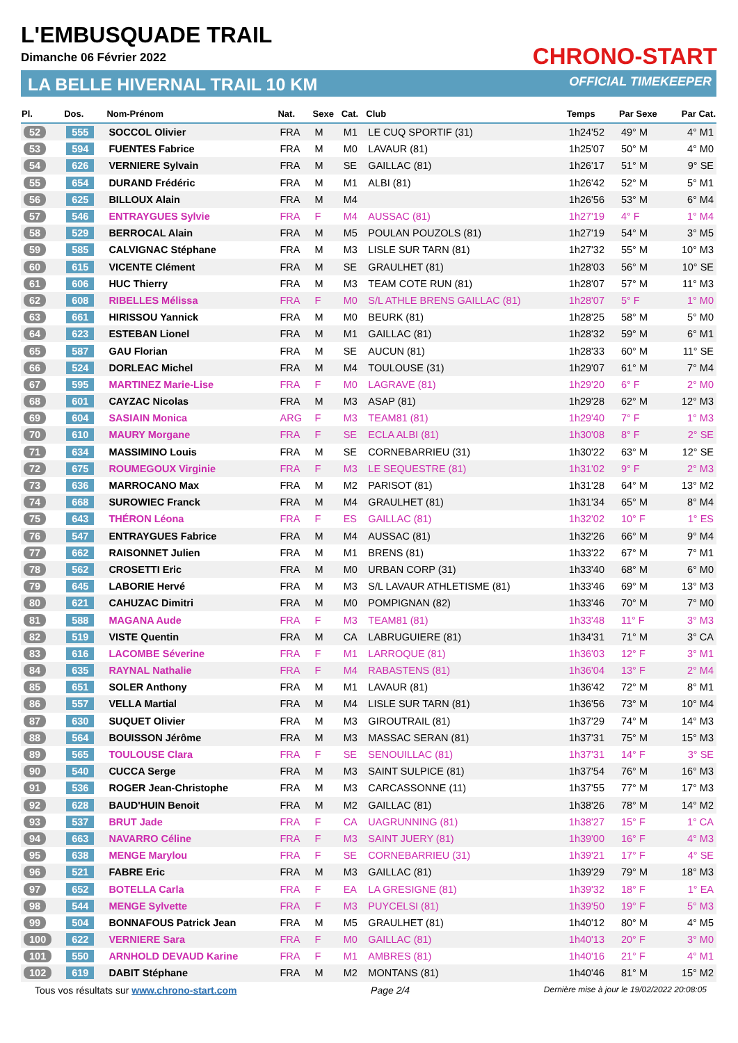L'EMBUSQUADE TRAIL
Dimanche 06 Février 2022
LA BELLE HIVERNAL TRAIL 10 KM
CHRONO-START
OFFICIAL TIMEKEEPER
| Pl. | Dos. | Nom-Prénom | Nat. | Sexe | Cat. | Club | Temps | Par Sexe | Par Cat. |
| --- | --- | --- | --- | --- | --- | --- | --- | --- | --- |
| 52 | 555 | SOCCOL Olivier | FRA | M | M1 | LE CUQ SPORTIF (31) | 1h24'52 | 49° M | 4° M1 |
| 53 | 594 | FUENTES Fabrice | FRA | M | M0 | LAVAUR (81) | 1h25'07 | 50° M | 4° M0 |
| 54 | 626 | VERNIERE Sylvain | FRA | M | SE | GAILLAC (81) | 1h26'17 | 51° M | 9° SE |
| 55 | 654 | DURAND Frédéric | FRA | M | M1 | ALBI (81) | 1h26'42 | 52° M | 5° M1 |
| 56 | 625 | BILLOUX Alain | FRA | M | M4 | | 1h26'56 | 53° M | 6° M4 |
| 57 | 546 | ENTRAYGUES Sylvie | FRA | F | M4 | AUSSAC (81) | 1h27'19 | 4° F | 1° M4 |
| 58 | 529 | BERROCAL Alain | FRA | M | M5 | POULAN POUZOLS (81) | 1h27'19 | 54° M | 3° M5 |
| 59 | 585 | CALVIGNAC Stéphane | FRA | M | M3 | LISLE SUR TARN (81) | 1h27'32 | 55° M | 10° M3 |
| 60 | 615 | VICENTE Clément | FRA | M | SE | GRAULHET (81) | 1h28'03 | 56° M | 10° SE |
| 61 | 606 | HUC Thierry | FRA | M | M3 | TEAM COTE RUN (81) | 1h28'07 | 57° M | 11° M3 |
| 62 | 608 | RIBELLES Mélissa | FRA | F | M0 | S/L ATHLE BRENS GAILLAC (81) | 1h28'07 | 5° F | 1° M0 |
| 63 | 661 | HIRISSOU Yannick | FRA | M | M0 | BEURK (81) | 1h28'25 | 58° M | 5° M0 |
| 64 | 623 | ESTEBAN Lionel | FRA | M | M1 | GAILLAC (81) | 1h28'32 | 59° M | 6° M1 |
| 65 | 587 | GAU Florian | FRA | M | SE | AUCUN (81) | 1h28'33 | 60° M | 11° SE |
| 66 | 524 | DORLEAC Michel | FRA | M | M4 | TOULOUSE (31) | 1h29'07 | 61° M | 7° M4 |
| 67 | 595 | MARTINEZ Marie-Lise | FRA | F | M0 | LAGRAVE (81) | 1h29'20 | 6° F | 2° M0 |
| 68 | 601 | CAYZAC Nicolas | FRA | M | M3 | ASAP (81) | 1h29'28 | 62° M | 12° M3 |
| 69 | 604 | SASIAIN Monica | ARG | F | M3 | TEAM81 (81) | 1h29'40 | 7° F | 1° M3 |
| 70 | 610 | MAURY Morgane | FRA | F | SE | ECLA ALBI (81) | 1h30'08 | 8° F | 2° SE |
| 71 | 634 | MASSIMINO Louis | FRA | M | SE | CORNEBARRIEU (31) | 1h30'22 | 63° M | 12° SE |
| 72 | 675 | ROUMEGOUX Virginie | FRA | F | M3 | LE SEQUESTRE (81) | 1h31'02 | 9° F | 2° M3 |
| 73 | 636 | MARROCANO Max | FRA | M | M2 | PARISOT (81) | 1h31'28 | 64° M | 13° M2 |
| 74 | 668 | SUROWIEC Franck | FRA | M | M4 | GRAULHET (81) | 1h31'34 | 65° M | 8° M4 |
| 75 | 643 | THÉRON Léona | FRA | F | ES | GAILLAC (81) | 1h32'02 | 10° F | 1° ES |
| 76 | 547 | ENTRAYGUES Fabrice | FRA | M | M4 | AUSSAC (81) | 1h32'26 | 66° M | 9° M4 |
| 77 | 662 | RAISONNET Julien | FRA | M | M1 | BRENS (81) | 1h33'22 | 67° M | 7° M1 |
| 78 | 562 | CROSETTI Eric | FRA | M | M0 | URBAN CORP (31) | 1h33'40 | 68° M | 6° M0 |
| 79 | 645 | LABORIE Hervé | FRA | M | M3 | S/L LAVAUR ATHLETISME (81) | 1h33'46 | 69° M | 13° M3 |
| 80 | 621 | CAHUZAC Dimitri | FRA | M | M0 | POMPIGNAN (82) | 1h33'46 | 70° M | 7° M0 |
| 81 | 588 | MAGANA Aude | FRA | F | M3 | TEAM81 (81) | 1h33'48 | 11° F | 3° M3 |
| 82 | 519 | VISTE Quentin | FRA | M | CA | LABRUGUIERE (81) | 1h34'31 | 71° M | 3° CA |
| 83 | 616 | LACOMBE Séverine | FRA | F | M1 | LARROQUE (81) | 1h36'03 | 12° F | 3° M1 |
| 84 | 635 | RAYNAL Nathalie | FRA | F | M4 | RABASTENS (81) | 1h36'04 | 13° F | 2° M4 |
| 85 | 651 | SOLER Anthony | FRA | M | M1 | LAVAUR (81) | 1h36'42 | 72° M | 8° M1 |
| 86 | 557 | VELLA Martial | FRA | M | M4 | LISLE SUR TARN (81) | 1h36'56 | 73° M | 10° M4 |
| 87 | 630 | SUQUET Olivier | FRA | M | M3 | GIROUTRAIL (81) | 1h37'29 | 74° M | 14° M3 |
| 88 | 564 | BOUISSON Jérôme | FRA | M | M3 | MASSAC SERAN (81) | 1h37'31 | 75° M | 15° M3 |
| 89 | 565 | TOULOUSE Clara | FRA | F | SE | SENOUILLAC (81) | 1h37'31 | 14° F | 3° SE |
| 90 | 540 | CUCCA Serge | FRA | M | M3 | SAINT SULPICE (81) | 1h37'54 | 76° M | 16° M3 |
| 91 | 536 | ROGER Jean-Christophe | FRA | M | M3 | CARCASSONNE (11) | 1h37'55 | 77° M | 17° M3 |
| 92 | 628 | BAUD'HUIN Benoit | FRA | M | M2 | GAILLAC (81) | 1h38'26 | 78° M | 14° M2 |
| 93 | 537 | BRUT Jade | FRA | F | CA | UAGRUNNING (81) | 1h38'27 | 15° F | 1° CA |
| 94 | 663 | NAVARRO Céline | FRA | F | M3 | SAINT JUERY (81) | 1h39'00 | 16° F | 4° M3 |
| 95 | 638 | MENGE Marylou | FRA | F | SE | CORNEBARRIEU (31) | 1h39'21 | 17° F | 4° SE |
| 96 | 521 | FABRE Eric | FRA | M | M3 | GAILLAC (81) | 1h39'29 | 79° M | 18° M3 |
| 97 | 652 | BOTELLA Carla | FRA | F | EA | LA GRESIGNE (81) | 1h39'32 | 18° F | 1° EA |
| 98 | 544 | MENGE Sylvette | FRA | F | M3 | PUYCELSI (81) | 1h39'50 | 19° F | 5° M3 |
| 99 | 504 | BONNAFOUS Patrick Jean | FRA | M | M5 | GRAULHET (81) | 1h40'12 | 80° M | 4° M5 |
| 100 | 622 | VERNIERE Sara | FRA | F | M0 | GAILLAC (81) | 1h40'13 | 20° F | 3° M0 |
| 101 | 550 | ARNHOLD DEVAUD Karine | FRA | F | M1 | AMBRES (81) | 1h40'16 | 21° F | 4° M1 |
| 102 | 619 | DABIT Stéphane | FRA | M | M2 | MONTANS (81) | 1h40'46 | 81° M | 15° M2 |
Tous vos résultats sur www.chrono-start.com Page 2/4 Dernière mise à jour le 19/02/2022 20:08:05